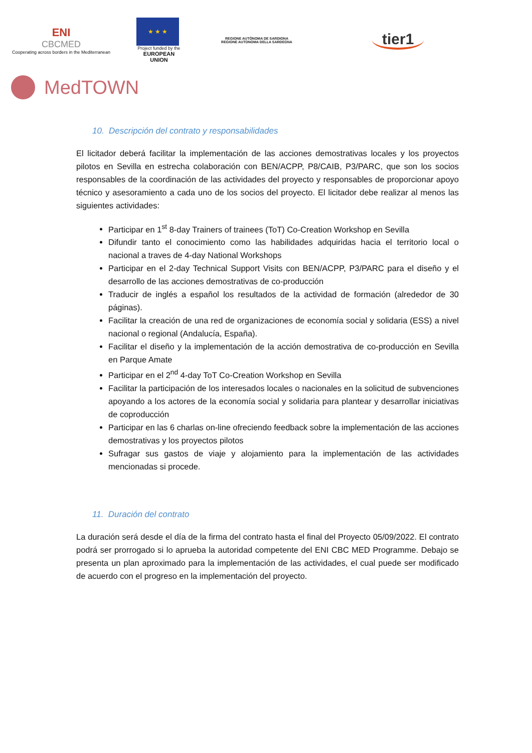ENI
CBCMED
Cooperating across borders in the Mediterranean
★ ★ ★
Project funded by the
EUROPEAN UNION
REGIONE AUTÒNOMA DE SARDIGNA
REGIONE AUTONOMA DELLA SARDEGNA
tier1
MedTOWN
10. Descripción del contrato y responsabilidades
El licitador deberá facilitar la implementación de las acciones demostrativas locales y los proyectos pilotos en Sevilla en estrecha colaboración con BEN/ACPP, P8/CAIB, P3/PARC, que son los socios responsables de la coordinación de las actividades del proyecto y responsables de proporcionar apoyo técnico y asesoramiento a cada uno de los socios del proyecto. El licitador debe realizar al menos las siguientes actividades:
Participar en 1<sup>st</sup> 8-day Trainers of trainees (ToT) Co-Creation Workshop en Sevilla
Difundir tanto el conocimiento como las habilidades adquiridas hacia el territorio local o nacional a traves de 4-day National Workshops
Participar en el 2-day Technical Support Visits con BEN/ACPP, P3/PARC para el diseño y el desarrollo de las acciones demostrativas de co-producción
Traducir de inglés a español los resultados de la actividad de formación (alrededor de 30 páginas).
Facilitar la creación de una red de organizaciones de economía social y solidaria (ESS) a nivel nacional o regional (Andalucía, España).
Facilitar el diseño y la implementación de la acción demostrativa de co-producción en Sevilla en Parque Amate
Participar en el 2<sup>nd</sup> 4-day ToT Co-Creation Workshop en Sevilla
Facilitar la participación de los interesados locales o nacionales en la solicitud de subvenciones apoyando a los actores de la economía social y solidaria para plantear y desarrollar iniciativas de coproducción
Participar en las 6 charlas on-line ofreciendo feedback sobre la implementación de las acciones demostrativas y los proyectos pilotos
Sufragar sus gastos de viaje y alojamiento para la implementación de las actividades mencionadas si procede.
11. Duración del contrato
La duración será desde el día de la firma del contrato hasta el final del Proyecto 05/09/2022. El contrato podrá ser prorrogado si lo aprueba la autoridad competente del ENI CBC MED Programme. Debajo se presenta un plan aproximado para la implementación de las actividades, el cual puede ser modificado de acuerdo con el progreso en la implementación del proyecto.